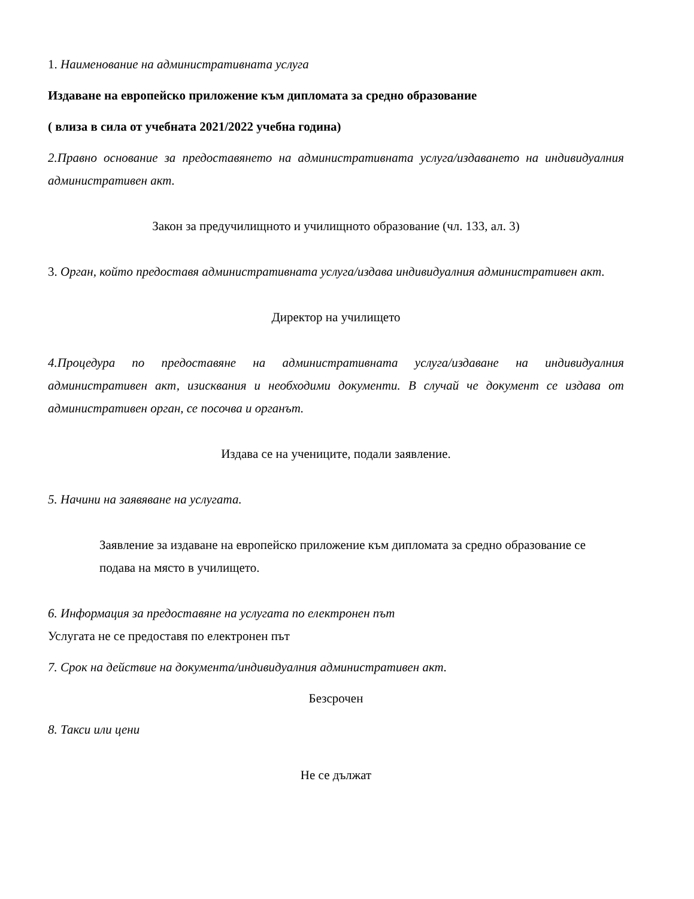1. Наименование на административната услуга
Издаване на европейско приложение към дипломата за средно образование
( влиза в сила от учебната 2021/2022 учебна година)
2.Правно основание за предоставянето на административната услуга/издаването на индивидуалния административен акт.
Закон за предучилищното и училищното образование (чл. 133, ал. 3)
3. Орган, който предоставя административната услуга/издава индивидуалния административен акт.
Директор на училището
4.Процедура по предоставяне на административната услуга/издаване на индивидуалния административен акт, изисквания и необходими документи. В случай че документ се издава от административен орган, се посочва и органът.
Издава се на учениците, подали заявление.
5. Начини на заявяване на услугата.
Заявление за издаване на европейско приложение към дипломата за средно образование се подава на място в училището.
6. Информация за предоставяне на услугата по електронен път
Услугата не се предоставя по електронен път
7. Срок на действие на документа/индивидуалния административен акт.
Безсрочен
8. Такси или цени
Не се дължат